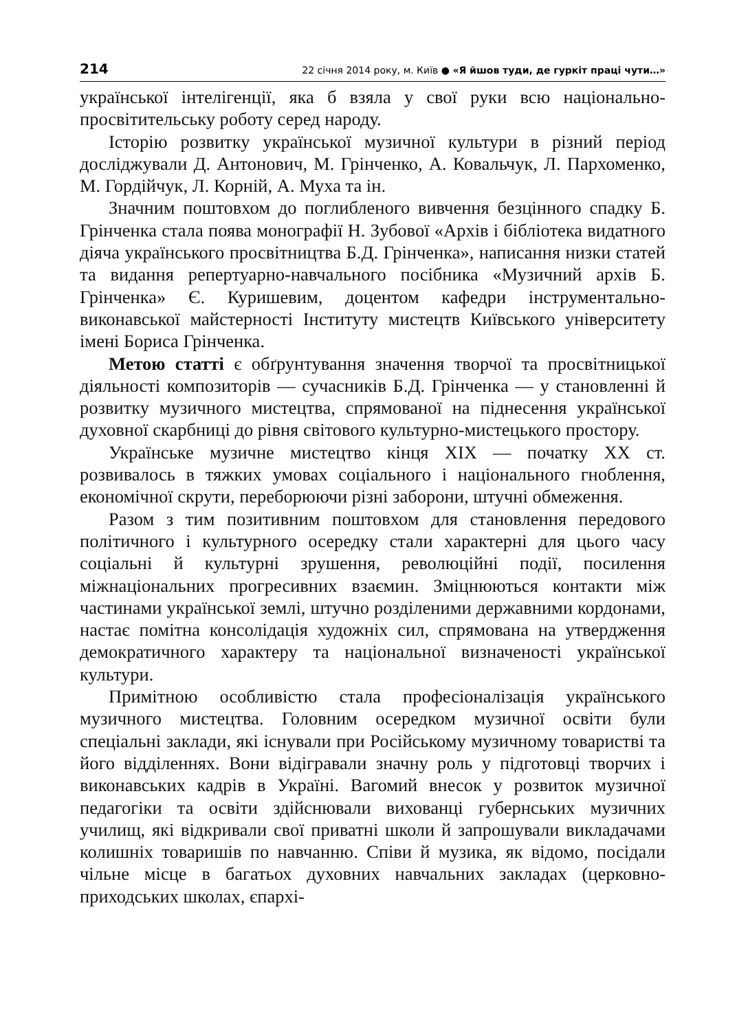214 22 січня 2014 року, м. Київ ● «Я йшов туди, де гуркіт праці чути…»
української інтелігенції, яка б взяла у свої руки всю національно-просвітительську роботу серед народу.
Історію розвитку української музичної культури в різний період досліджували Д. Антонович, М. Грінченко, А. Ковальчук, Л. Пархоменко, М. Гордійчук, Л. Корній, А. Муха та ін.
Значним поштовхом до поглибленого вивчення безцінного спадку Б. Грінченка стала поява монографії Н. Зубової «Архів і бібліотека видатного діяча українського просвітництва Б.Д. Грінченка», написання низки статей та видання репертуарно-навчального посібника «Музичний архів Б. Грінченка» Є. Куришевим, доцентом кафедри інструментально-виконавської майстерності Інституту мистецтв Київського університету імені Бориса Грінченка.
Метою статті є обґрунтування значення творчої та просвітницької діяльності композиторів — сучасників Б.Д. Грінченка — у становленні й розвитку музичного мистецтва, спрямованої на піднесення української духовної скарбниці до рівня світового культурно-мистецького простору.
Українське музичне мистецтво кінця ХІХ — початку ХХ ст. розвивалось в тяжких умовах соціального і національного гноблення, економічної скрути, переборюючи різні заборони, штучні обмеження.
Разом з тим позитивним поштовхом для становлення передового політичного і культурного осередку стали характерні для цього часу соціальні й культурні зрушення, революційні події, посилення міжнаціональних прогресивних взаємин. Зміцнюються контакти між частинами української землі, штучно розділеними державними кордонами, настає помітна консолідація художніх сил, спрямована на утвердження демократичного характеру та національної визначеності української культури.
Примітною особливістю стала професіоналізація українського музичного мистецтва. Головним осередком музичної освіти були спеціальні заклади, які існували при Російському музичному товаристві та його відділеннях. Вони відігравали значну роль у підготовці творчих і виконавських кадрів в Україні. Вагомий внесок у розвиток музичної педагогіки та освіти здійснювали вихованці губернських музичних училищ, які відкривали свої приватні школи й запрошували викладачами колишніх товаришів по навчанню. Співи й музика, як відомо, посідали чільне місце в багатьох духовних навчальних закладах (церковно-приходських школах, єпархі-